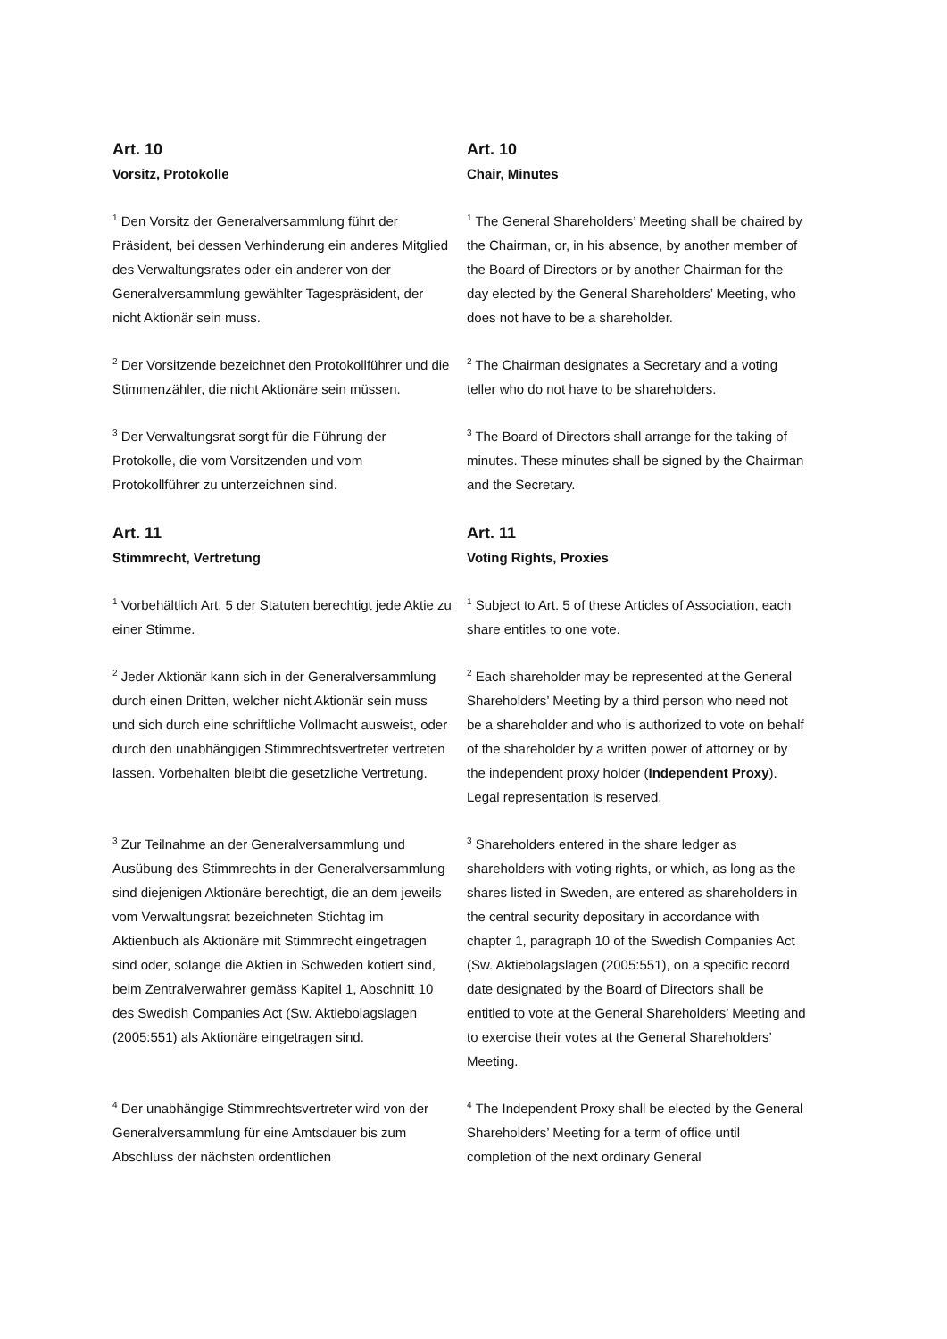Art. 10
Vorsitz, Protokolle
Art. 10
Chair, Minutes
<sup>1</sup> Den Vorsitz der Generalversammlung führt der Präsident, bei dessen Verhinderung ein anderes Mitglied des Verwaltungsrates oder ein anderer von der Generalversammlung gewählter Tagespräsident, der nicht Aktionär sein muss.
<sup>1</sup> The General Shareholders’ Meeting shall be chaired by the Chairman, or, in his absence, by another member of the Board of Directors or by another Chairman for the day elected by the General Shareholders’ Meeting, who does not have to be a shareholder.
<sup>2</sup> Der Vorsitzende bezeichnet den Protokollführer und die Stimmenzähler, die nicht Aktionäre sein müssen.
<sup>2</sup> The Chairman designates a Secretary and a voting teller who do not have to be shareholders.
<sup>3</sup> Der Verwaltungsrat sorgt für die Führung der Protokolle, die vom Vorsitzenden und vom Protokollführer zu unterzeichnen sind.
<sup>3</sup> The Board of Directors shall arrange for the taking of minutes. These minutes shall be signed by the Chairman and the Secretary.
Art. 11
Stimmrecht, Vertretung
Art. 11
Voting Rights, Proxies
<sup>1</sup> Vorbehältlich Art. 5 der Statuten berechtigt jede Aktie zu einer Stimme.
<sup>1</sup> Subject to Art. 5 of these Articles of Association, each share entitles to one vote.
<sup>2</sup> Jeder Aktionär kann sich in der Generalversammlung durch einen Dritten, welcher nicht Aktionär sein muss und sich durch eine schriftliche Vollmacht ausweist, oder durch den unabhängigen Stimmrechtsvertreter vertreten lassen. Vorbehalten bleibt die gesetzliche Vertretung.
<sup>2</sup> Each shareholder may be represented at the General Shareholders’ Meeting by a third person who need not be a shareholder and who is authorized to vote on behalf of the shareholder by a written power of attorney or by the independent proxy holder (Independent Proxy). Legal representation is reserved.
<sup>3</sup> Zur Teilnahme an der Generalversammlung und Ausübung des Stimmrechts in der Generalversammlung sind diejenigen Aktionäre berechtigt, die an dem jeweils vom Verwaltungsrat bezeichneten Stichtag im Aktienbuch als Aktionäre mit Stimmrecht eingetragen sind oder, solange die Aktien in Schweden kotiert sind, beim Zentralverwahrer gemäss Kapitel 1, Abschnitt 10 des Swedish Companies Act (Sw. Aktiebolagslagen (2005:551) als Aktionäre eingetragen sind.
<sup>3</sup> Shareholders entered in the share ledger as shareholders with voting rights, or which, as long as the shares listed in Sweden, are entered as shareholders in the central security depositary in accordance with chapter 1, paragraph 10 of the Swedish Companies Act (Sw. Aktiebolagslagen (2005:551), on a specific record date designated by the Board of Directors shall be entitled to vote at the General Shareholders’ Meeting and to exercise their votes at the General Shareholders’ Meeting.
<sup>4</sup> Der unabhängige Stimmrechtsvertreter wird von der Generalversammlung für eine Amtsdauer bis zum Abschluss der nächsten ordentlichen
<sup>4</sup> The Independent Proxy shall be elected by the General Shareholders’ Meeting for a term of office until completion of the next ordinary General